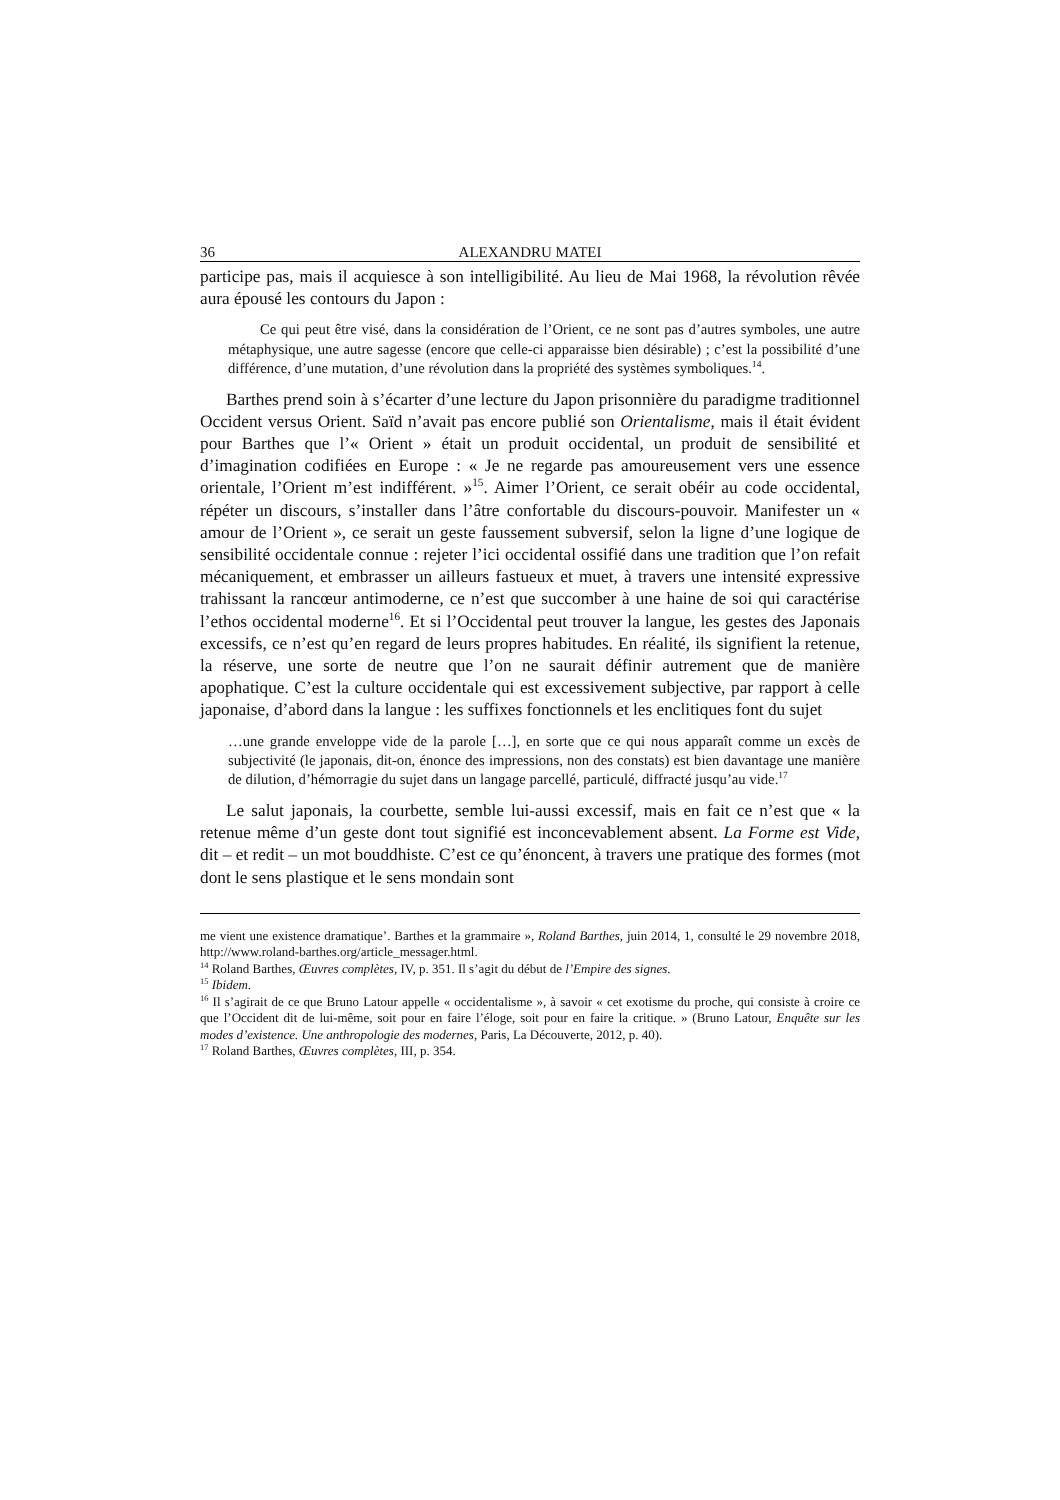36 ALEXANDRU MATEI
participe pas, mais il acquiesce à son intelligibilité. Au lieu de Mai 1968, la révolution rêvée aura épousé les contours du Japon :
Ce qui peut être visé, dans la considération de l’Orient, ce ne sont pas d’autres symboles, une autre métaphysique, une autre sagesse (encore que celle-ci apparaisse bien désirable) ; c’est la possibilité d’une différence, d’une mutation, d’une révolution dans la propriété des systèmes symboliques.<sup>14</sup>.
Barthes prend soin à s’écarter d’une lecture du Japon prisonnière du paradigme traditionnel Occident versus Orient. Saïd n’avait pas encore publié son Orientalisme, mais il était évident pour Barthes que l’« Orient » était un produit occidental, un produit de sensibilité et d’imagination codifiées en Europe : « Je ne regarde pas amoureusement vers une essence orientale, l’Orient m’est indifférent. »<sup>15</sup>. Aimer l’Orient, ce serait obéir au code occidental, répéter un discours, s’installer dans l’âtre confortable du discours-pouvoir. Manifester un « amour de l’Orient », ce serait un geste faussement subversif, selon la ligne d’une logique de sensibilité occidentale connue : rejeter l’ici occidental ossifié dans une tradition que l’on refait mécaniquement, et embrasser un ailleurs fastueux et muet, à travers une intensité expressive trahissant la rancœur antimoderne, ce n’est que succomber à une haine de soi qui caractérise l’ethos occidental moderne<sup>16</sup>. Et si l’Occidental peut trouver la langue, les gestes des Japonais excessifs, ce n’est qu’en regard de leurs propres habitudes. En réalité, ils signifient la retenue, la réserve, une sorte de neutre que l’on ne saurait définir autrement que de manière apophatique. C’est la culture occidentale qui est excessivement subjective, par rapport à celle japonaise, d’abord dans la langue : les suffixes fonctionnels et les enclitiques font du sujet
…une grande enveloppe vide de la parole […], en sorte que ce qui nous apparaît comme un excès de subjectivité (le japonais, dit-on, énonce des impressions, non des constats) est bien davantage une manière de dilution, d’hémorragie du sujet dans un langage parcellé, particulé, diffracté jusqu’au vide.<sup>17</sup>
Le salut japonais, la courbette, semble lui-aussi excessif, mais en fait ce n’est que « la retenue même d’un geste dont tout signifié est inconcevablement absent. La Forme est Vide, dit – et redit – un mot bouddhiste. C’est ce qu’énoncent, à travers une pratique des formes (mot dont le sens plastique et le sens mondain sont
me vient une existence dramatique’. Barthes et la grammaire », Roland Barthes, juin 2014, 1, consulté le 29 novembre 2018, http://www.roland-barthes.org/article_messager.html.
<sup>14</sup> Roland Barthes, Œuvres complètes, IV, p. 351. Il s’agit du début de l’Empire des signes.
<sup>15</sup> Ibidem.
<sup>16</sup> Il s’agirait de ce que Bruno Latour appelle « occidentalisme », à savoir « cet exotisme du proche, qui consiste à croire ce que l’Occident dit de lui-même, soit pour en faire l’éloge, soit pour en faire la critique. » (Bruno Latour, Enquête sur les modes d’existence. Une anthropologie des modernes, Paris, La Découverte, 2012, p. 40).
<sup>17</sup> Roland Barthes, Œuvres complètes, III, p. 354.